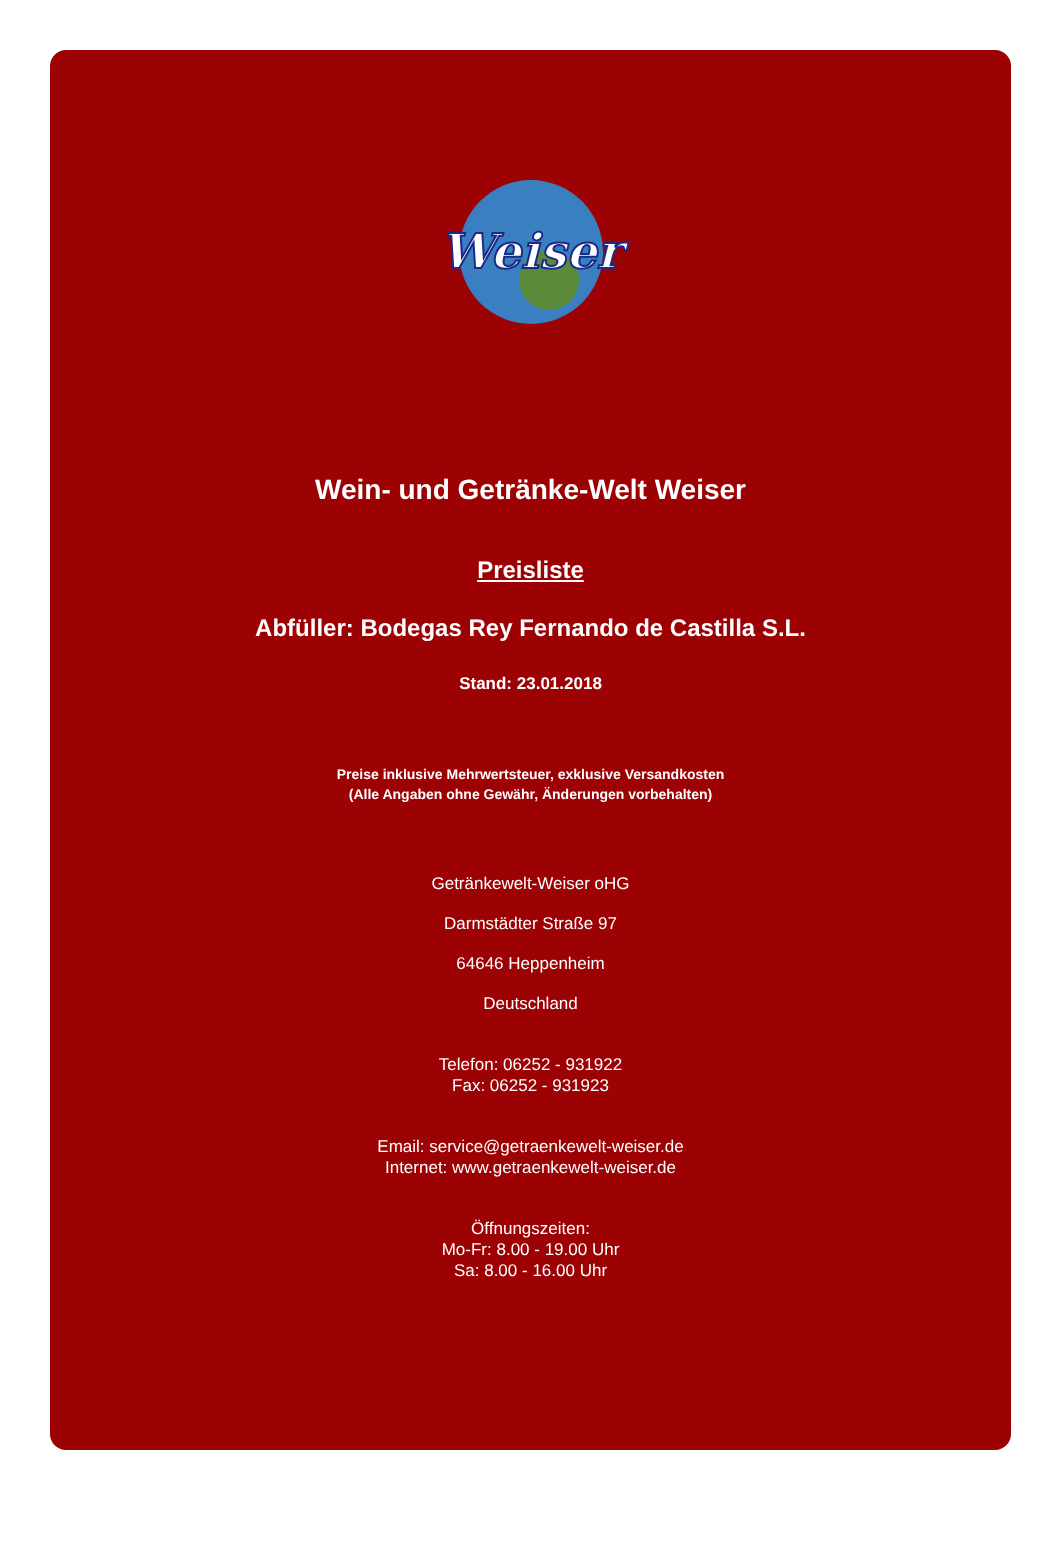Weiser
Wein- und Getränke-Welt Weiser
Preisliste
Abfüller: Bodegas Rey Fernando de Castilla S.L.
Stand: 23.01.2018
Preise inklusive Mehrwertsteuer, exklusive Versandkosten
(Alle Angaben ohne Gewähr, Änderungen vorbehalten)
Getränkewelt-Weiser oHG
Darmstädter Straße 97
64646 Heppenheim
Deutschland
Telefon: 06252 - 931922
Fax: 06252 - 931923
Email: service@getraenkewelt-weiser.de
Internet: www.getraenkewelt-weiser.de
Öffnungszeiten:
Mo-Fr: 8.00 - 19.00 Uhr
Sa: 8.00 - 16.00 Uhr